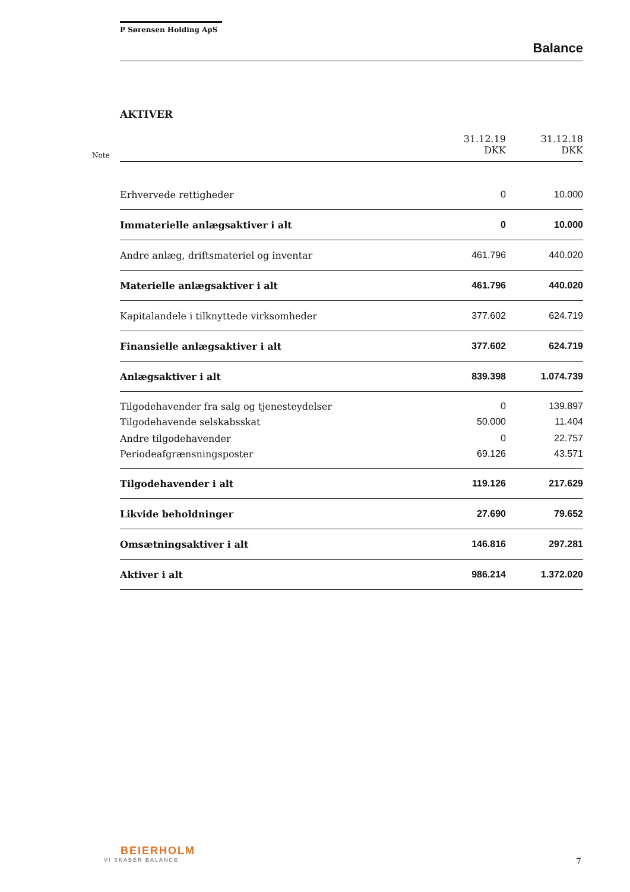P Sørensen Holding ApS
Balance
AKTIVER
| Note | | 31.12.19 DKK | 31.12.18 DKK |
| | Erhvervede rettigheder | 0 | 10.000 |
| | Immaterielle anlægsaktiver i alt | 0 | 10.000 |
| | Andre anlæg, driftsmateriel og inventar | 461.796 | 440.020 |
| | Materielle anlægsaktiver i alt | 461.796 | 440.020 |
| | Kapitalandele i tilknyttede virksomheder | 377.602 | 624.719 |
| | Finansielle anlægsaktiver i alt | 377.602 | 624.719 |
| | Anlægsaktiver i alt | 839.398 | 1.074.739 |
| | Tilgodehavender fra salg og tjenesteydelser | 0 | 139.897 |
| | Tilgodehavende selskabsskat | 50.000 | 11.404 |
| | Andre tilgodehavender | 0 | 22.757 |
| | Periodeafgrænsningsposter | 69.126 | 43.571 |
| | Tilgodehavender i alt | 119.126 | 217.629 |
| | Likvide beholdninger | 27.690 | 79.652 |
| | Omsætningsaktiver i alt | 146.816 | 297.281 |
| | Aktiver i alt | 986.214 | 1.372.020 |
BEIERHOLM
VI SKABER BALANCE
7